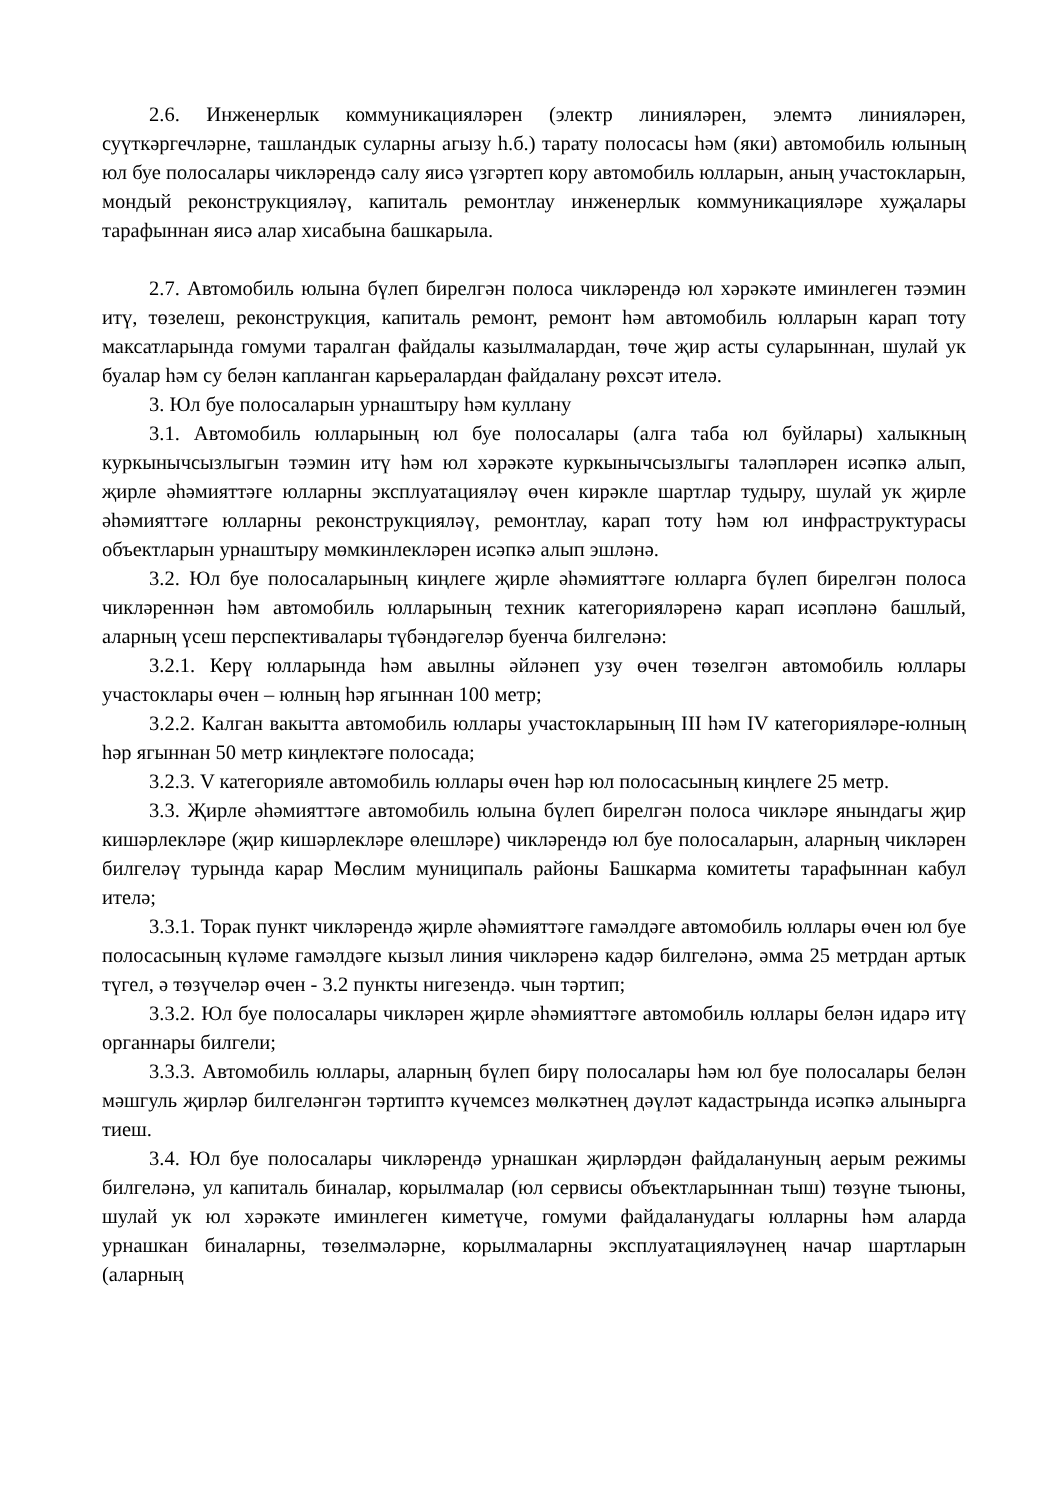2.6. Инженерлык коммуникацияләрен (электр линияләрен, элемтә линияләрен, суүткәргечләрне, ташландык суларны агызу һ.б.) тарату полосасы һәм (яки) автомобиль юлының юл буе полосалары чикләрендә салу яисә үзгәртеп кору автомобиль юлларын, аның участокларын, мондый реконструкцияләү, капиталь ремонтлау инженерлык коммуникацияләре хуҗалары тарафыннан яисә алар хисабына башкарыла.
2.7. Автомобиль юлына бүлеп бирелгән полоса чикләрендә юл хәрәкәте иминлеген тәэмин итү, төзелеш, реконструкция, капиталь ремонт, ремонт һәм автомобиль юлларын карап тоту максатларында гомуми таралган файдалы казылмалардан, төче җир асты суларыннан, шулай ук буалар һәм су белән капланган карьералардан файдалану рөхсәт ителә.
3. Юл буе полосаларын урнаштыру һәм куллану
3.1. Автомобиль юлларының юл буе полосалары (алга таба юл буйлары) халыкның куркынычсызлыгын тәэмин итү һәм юл хәрәкәте куркынычсызлыгы таләпләрен исәпкә алып, җирле әһәмияттәге юлларны эксплуатацияләү өчен кирәкле шартлар тудыру, шулай ук җирле әһәмияттәге юлларны реконструкцияләү, ремонтлау, карап тоту һәм юл инфраструктурасы объектларын урнаштыру мөмкинлекләрен исәпкә алып эшләнә.
3.2. Юл буе полосаларының киңлеге җирле әһәмияттәге юлларга бүлеп бирелгән полоса чикләреннән һәм автомобиль юлларының техник категорияләренә карап исәпләнә башлый, аларның үсеш перспективалары түбәндәгеләр буенча билгеләнә:
3.2.1. Керү юлларында һәм авылны әйләнеп узу өчен төзелгән автомобиль юллары участоклары өчен – юлның һәр ягыннан 100 метр;
3.2.2. Калган вакытта автомобиль юллары участокларының III һәм IV категорияләре-юлның һәр ягыннан 50 метр киңлектәге полосада;
3.2.3. V категорияле автомобиль юллары өчен һәр юл полосасының киңлеге 25 метр.
3.3. Җирле әһәмияттәге автомобиль юлына бүлеп бирелгән полоса чикләре янындагы җир кишәрлекләре (җир кишәрлекләре өлешләре) чикләрендә юл буе полосаларын, аларның чикләрен билгеләү турында карар Мөслим муниципаль районы Башкарма комитеты тарафыннан кабул ителә;
3.3.1. Торак пункт чикләрендә җирле әһәмияттәге гамәлдәге автомобиль юллары өчен юл буе полосасының күләме гамәлдәге кызыл линия чикләренә кадәр билгеләнә, әмма 25 метрдан артык түгел, ә төзүчеләр өчен - 3.2 пункты нигезендә. чын тәртип;
3.3.2. Юл буе полосалары чикләрен җирле әһәмияттәге автомобиль юллары белән идарә итү органнары билгели;
3.3.3. Автомобиль юллары, аларның бүлеп бирү полосалары һәм юл буе полосалары белән мәшгуль җирләр билгеләнгән тәртиптә күчемсез мөлкәтнең дәүләт кадастрында исәпкә алынырга тиеш.
3.4. Юл буе полосалары чикләрендә урнашкан җирләрдән файдалануның аерым режимы билгеләнә, ул капиталь биналар, корылмалар (юл сервисы объектларыннан тыш) төзүне тыюны, шулай ук юл хәрәкәте иминлеген киметүче, гомуми файдаланудагы юлларны һәм аларда урнашкан биналарны, төзелмәләрне, корылмаларны эксплуатацияләүнең начар шартларын (аларның